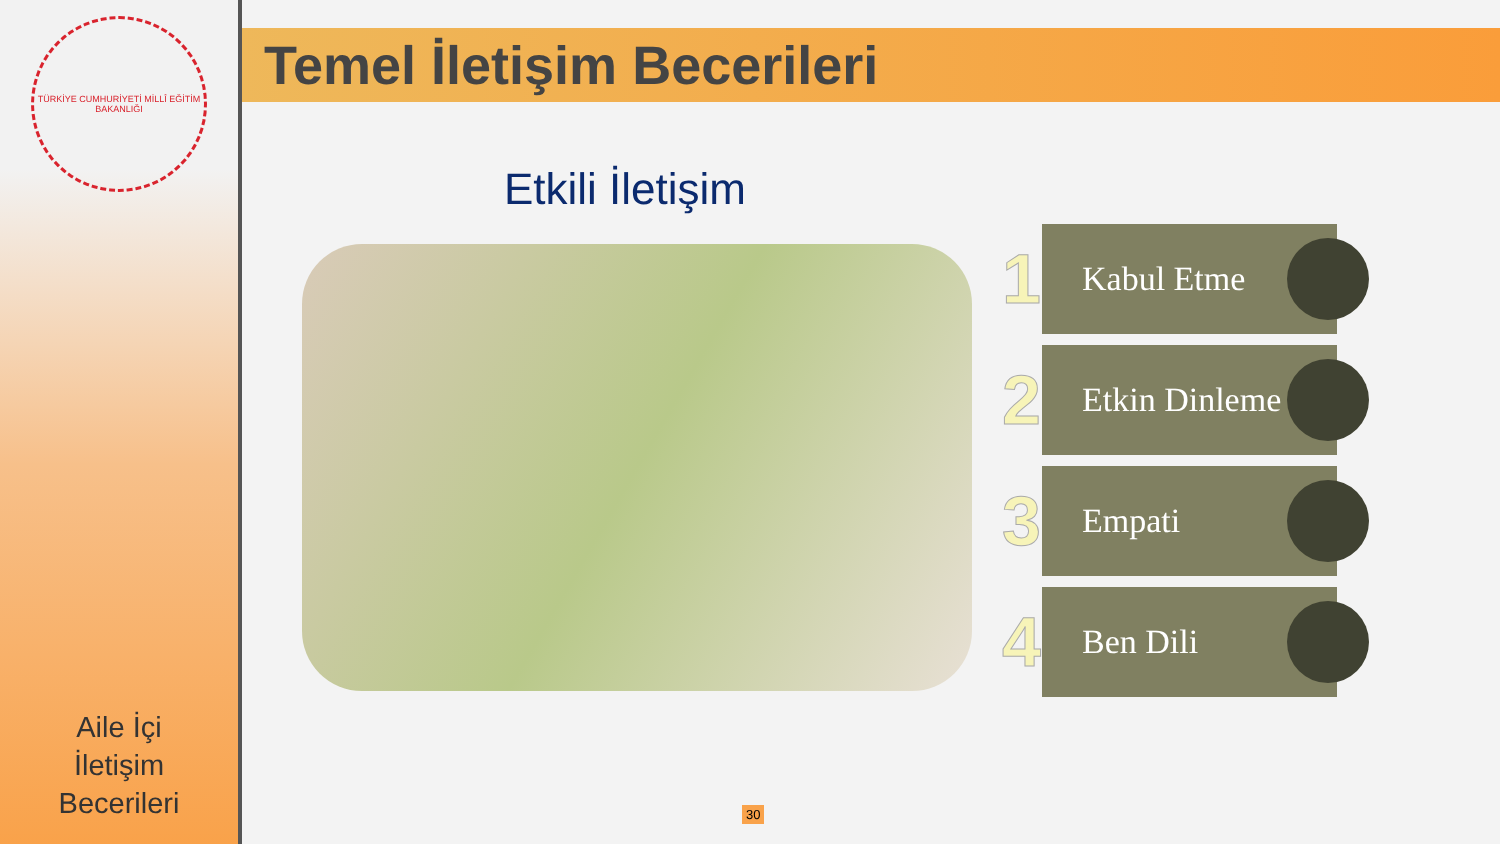TÜRKİYE CUMHURİYETİ MİLLÎ EĞİTİM BAKANLIĞI
Aile İçi
İletişim
Becerileri
Temel İletişim Becerileri
Etkili İletişim
1
Kabul Etme
2
Etkin Dinleme
3
Empati
4
Ben Dili
30